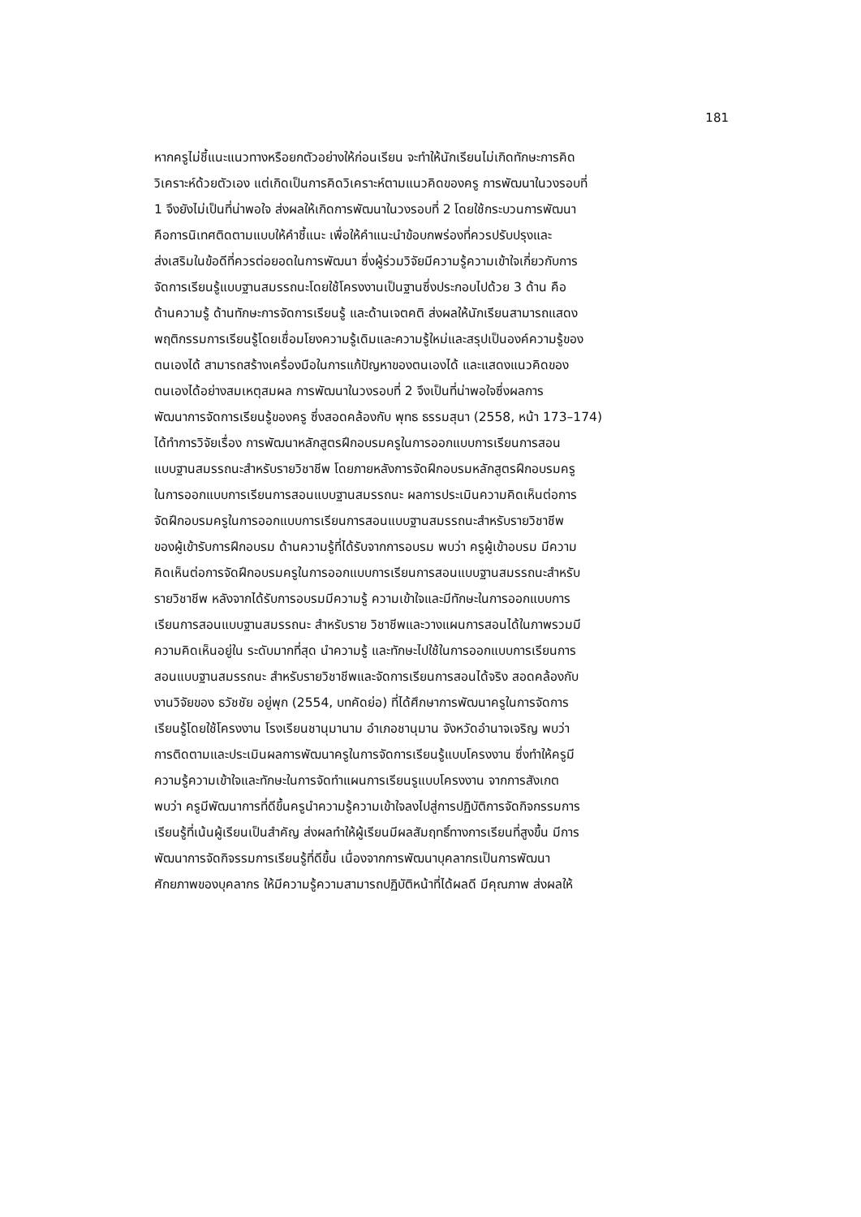181
หากครูไม่ชี้แนะแนวทางหรือยกตัวอย่างให้ก่อนเรียน จะทำให้นักเรียนไม่เกิดทักษะการคิด
วิเคราะห์ด้วยตัวเอง แต่เกิดเป็นการคิดวิเคราะห์ตามแนวคิดของครู การพัฒนาในวงรอบที่
1 จึงยังไม่เป็นที่น่าพอใจ ส่งผลให้เกิดการพัฒนาในวงรอบที่ 2 โดยใช้กระบวนการพัฒนา
คือการนิเทศติดตามแบบให้คำชี้แนะ เพื่อให้คำแนะนำข้อบกพร่องที่ควรปรับปรุงและ
ส่งเสริมในข้อดีที่ควรต่อยอดในการพัฒนา ซึ่งผู้ร่วมวิจัยมีความรู้ความเข้าใจเกี่ยวกับการ
จัดการเรียนรู้แบบฐานสมรรถนะโดยใช้โครงงานเป็นฐานซึ่งประกอบไปด้วย 3 ด้าน คือ
ด้านความรู้ ด้านทักษะการจัดการเรียนรู้ และด้านเจตคติ ส่งผลให้นักเรียนสามารถแสดง
พฤติกรรมการเรียนรู้โดยเชื่อมโยงความรู้เดิมและความรู้ใหม่และสรุปเป็นองค์ความรู้ของ
ตนเองได้ สามารถสร้างเครื่องมือในการแก้ปัญหาของตนเองได้ และแสดงแนวคิดของ
ตนเองได้อย่างสมเหตุสมผล การพัฒนาในวงรอบที่ 2 จึงเป็นที่น่าพอใจซึ่งผลการ
พัฒนาการจัดการเรียนรู้ของครู ซึ่งสอดคล้องกับ พุทธ ธรรมสุนา (2558, หน้า 173–174)
ได้ทำการวิจัยเรื่อง การพัฒนาหลักสูตรฝึกอบรมครูในการออกแบบการเรียนการสอน
แบบฐานสมรรถนะสำหรับรายวิชาชีพ โดยภายหลังการจัดฝึกอบรมหลักสูตรฝึกอบรมครู
ในการออกแบบการเรียนการสอนแบบฐานสมรรถนะ ผลการประเมินความคิดเห็นต่อการ
จัดฝึกอบรมครูในการออกแบบการเรียนการสอนแบบฐานสมรรถนะสำหรับรายวิชาชีพ
ของผู้เข้ารับการฝึกอบรม ด้านความรู้ที่ได้รับจากการอบรม พบว่า ครูผู้เข้าอบรม มีความ
คิดเห็นต่อการจัดฝึกอบรมครูในการออกแบบการเรียนการสอนแบบฐานสมรรถนะสำหรับ
รายวิชาชีพ หลังจากได้รับการอบรมมีความรู้ ความเข้าใจและมีทักษะในการออกแบบการ
เรียนการสอนแบบฐานสมรรถนะ สำหรับราย วิชาชีพและวางแผนการสอนได้ในภาพรวมมี
ความคิดเห็นอยู่ใน ระดับมากที่สุด นำความรู้ และทักษะไปใช้ในการออกแบบการเรียนการ
สอนแบบฐานสมรรถนะ สำหรับรายวิชาชีพและจัดการเรียนการสอนได้จริง สอดคล้องกับ
งานวิจัยของ ธวัชชัย อยู่พุก (2554, บทคัดย่อ) ที่ได้ศึกษาการพัฒนาครูในการจัดการ
เรียนรู้โดยใช้โครงงาน โรงเรียนชานุมานาม อำเภอชานุมาน จังหวัดอำนาจเจริญ พบว่า
การติดตามและประเมินผลการพัฒนาครูในการจัดการเรียนรู้แบบโครงงาน ซึ่งทำให้ครูมี
ความรู้ความเข้าใจและทักษะในการจัดทำแผนการเรียนรูแบบโครงงาน จากการสังเกต
พบว่า ครูมีพัฒนาการที่ดีขึ้นครูนำความรู้ความเข้าใจลงไปสู่การปฏิบัติการจัดกิจกรรมการ
เรียนรู้ที่เน้นผู้เรียนเป็นสำคัญ ส่งผลทำให้ผู้เรียนมีผลสัมฤทธิ์ทางการเรียนที่สูงขึ้น มีการ
พัฒนาการจัดกิจรรมการเรียนรู้ที่ดีขึ้น เนื่องจากการพัฒนาบุคลากรเป็นการพัฒนา
ศักยภาพของบุคลากร ให้มีความรู้ความสามารถปฏิบัติหน้าที่ได้ผลดี มีคุณภาพ ส่งผลให้